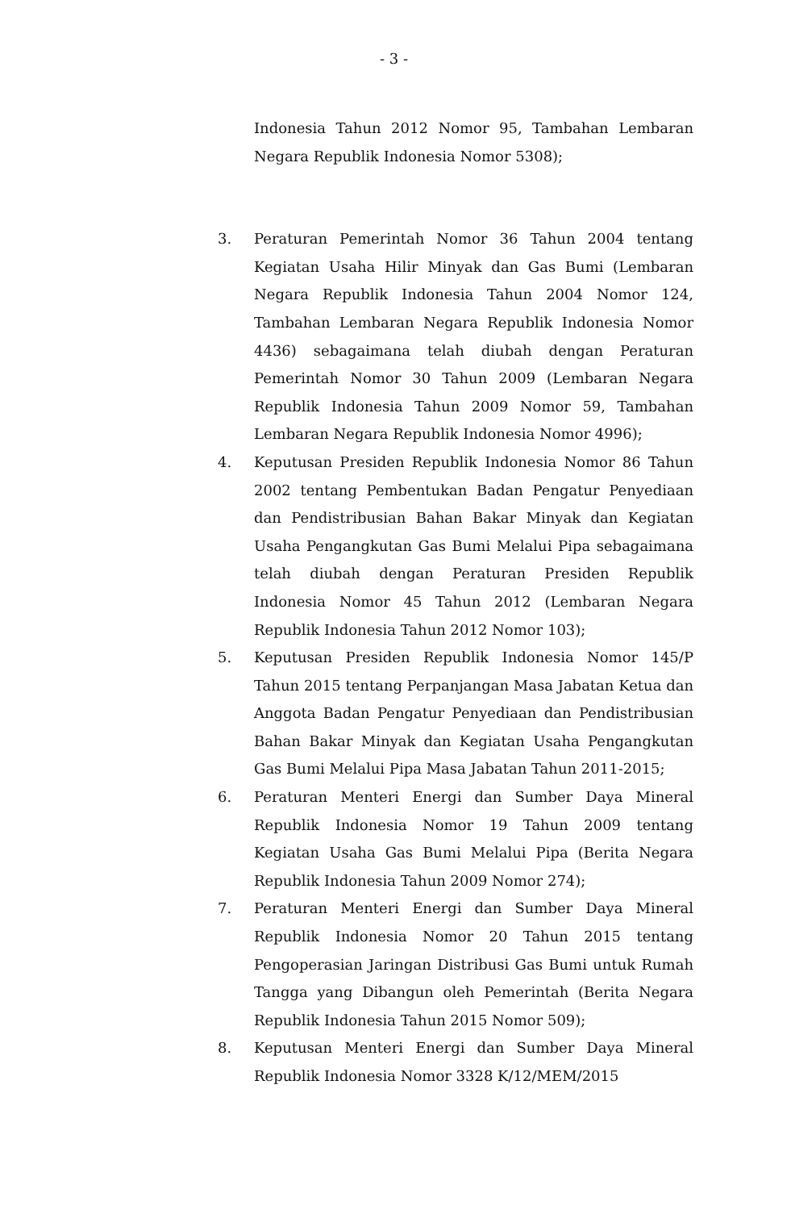- 3 -
Indonesia Tahun 2012 Nomor 95, Tambahan Lembaran Negara Republik Indonesia Nomor 5308);
3. Peraturan Pemerintah Nomor 36 Tahun 2004 tentang Kegiatan Usaha Hilir Minyak dan Gas Bumi (Lembaran Negara Republik Indonesia Tahun 2004 Nomor 124, Tambahan Lembaran Negara Republik Indonesia Nomor 4436) sebagaimana telah diubah dengan Peraturan Pemerintah Nomor 30 Tahun 2009 (Lembaran Negara Republik Indonesia Tahun 2009 Nomor 59, Tambahan Lembaran Negara Republik Indonesia Nomor 4996);
4. Keputusan Presiden Republik Indonesia Nomor 86 Tahun 2002 tentang Pembentukan Badan Pengatur Penyediaan dan Pendistribusian Bahan Bakar Minyak dan Kegiatan Usaha Pengangkutan Gas Bumi Melalui Pipa sebagaimana telah diubah dengan Peraturan Presiden Republik Indonesia Nomor 45 Tahun 2012 (Lembaran Negara Republik Indonesia Tahun 2012 Nomor 103);
5. Keputusan Presiden Republik Indonesia Nomor 145/P Tahun 2015 tentang Perpanjangan Masa Jabatan Ketua dan Anggota Badan Pengatur Penyediaan dan Pendistribusian Bahan Bakar Minyak dan Kegiatan Usaha Pengangkutan Gas Bumi Melalui Pipa Masa Jabatan Tahun 2011-2015;
6. Peraturan Menteri Energi dan Sumber Daya Mineral Republik Indonesia Nomor 19 Tahun 2009 tentang Kegiatan Usaha Gas Bumi Melalui Pipa (Berita Negara Republik Indonesia Tahun 2009 Nomor 274);
7. Peraturan Menteri Energi dan Sumber Daya Mineral Republik Indonesia Nomor 20 Tahun 2015 tentang Pengoperasian Jaringan Distribusi Gas Bumi untuk Rumah Tangga yang Dibangun oleh Pemerintah (Berita Negara Republik Indonesia Tahun 2015 Nomor 509);
8. Keputusan Menteri Energi dan Sumber Daya Mineral Republik Indonesia Nomor 3328 K/12/MEM/2015